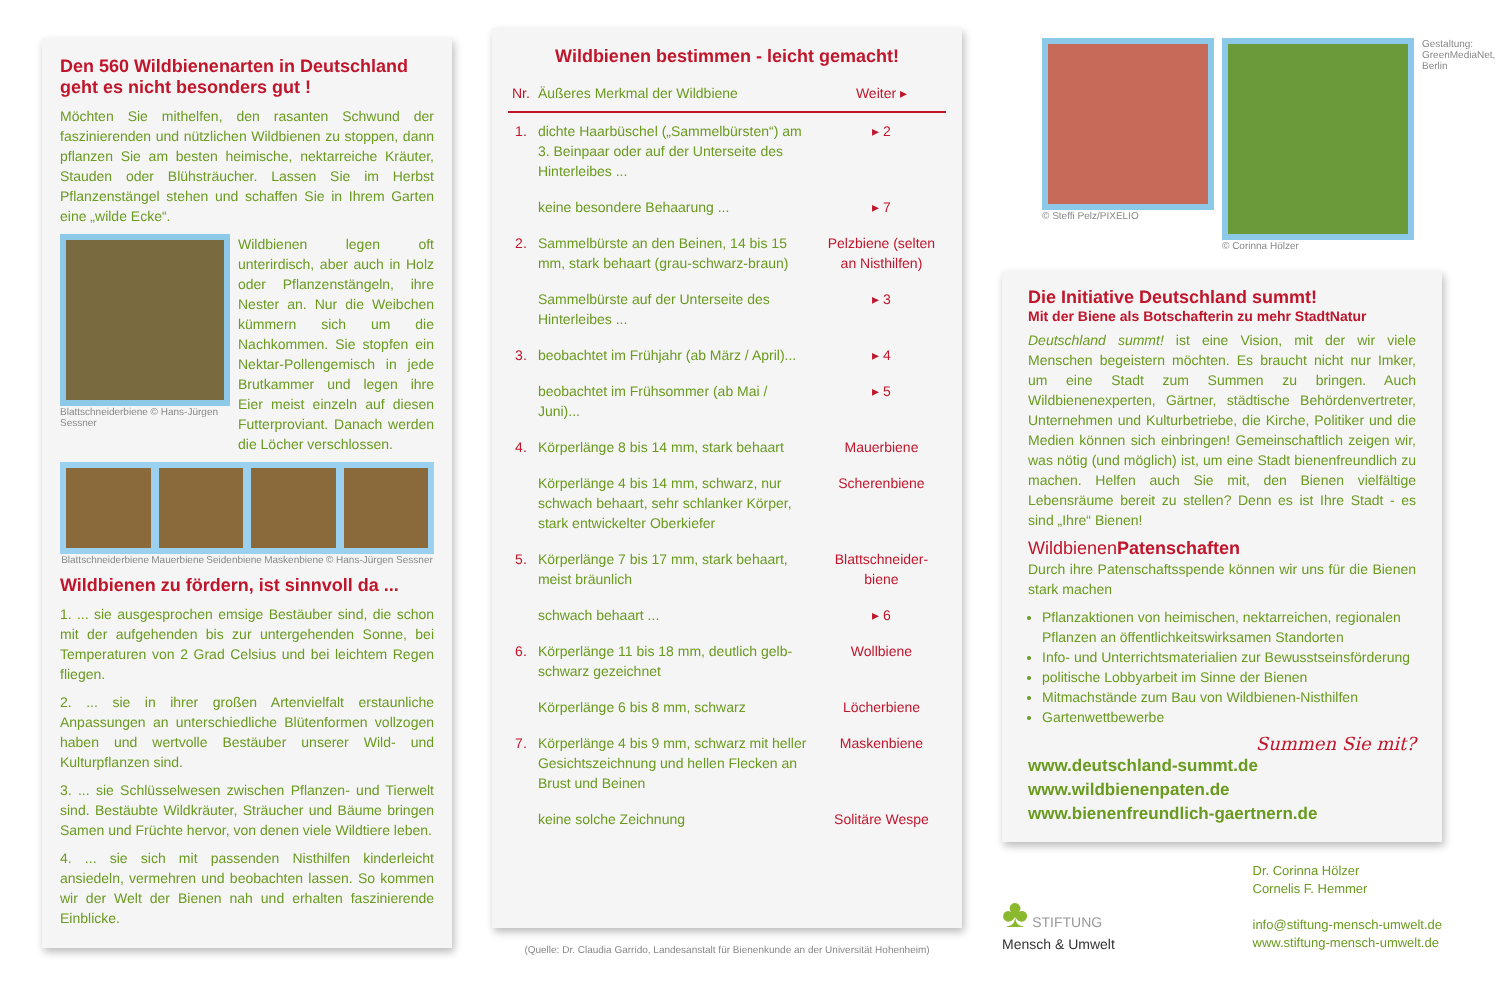Den 560 Wildbienenarten in Deutschland geht es nicht besonders gut !
Möchten Sie mithelfen, den rasanten Schwund der faszinierenden und nützlichen Wildbienen zu stoppen, dann pflanzen Sie am besten heimische, nektarreiche Kräuter, Stauden oder Blühsträucher. Lassen Sie im Herbst Pflanzenstängel stehen und schaffen Sie in Ihrem Garten eine „wilde Ecke“.
Blattschneiderbiene © Hans-Jürgen Sessner
Wildbienen legen oft unterirdisch, aber auch in Holz oder Pflanzenstängeln, ihre Nester an. Nur die Weibchen kümmern sich um die Nachkommen. Sie stopfen ein Nektar-Pollengemisch in jede Brutkammer und legen ihre Eier meist einzeln auf diesen Futterproviant. Danach werden die Löcher verschlossen.
Blattschneiderbiene Mauerbiene Seidenbiene Maskenbiene © Hans-Jürgen Sessner
Wildbienen zu fördern, ist sinnvoll da ...
1. ... sie ausgesprochen emsige Bestäuber sind, die schon mit der aufgehenden bis zur untergehenden Sonne, bei Temperaturen von 2 Grad Celsius und bei leichtem Regen fliegen.
2. ... sie in ihrer großen Artenvielfalt erstaunliche Anpassungen an unterschiedliche Blütenformen vollzogen haben und wertvolle Bestäuber unserer Wild- und Kulturpflanzen sind.
3. ... sie Schlüsselwesen zwischen Pflanzen- und Tierwelt sind. Bestäubte Wildkräuter, Sträucher und Bäume bringen Samen und Früchte hervor, von denen viele Wildtiere leben.
4. ... sie sich mit passenden Nisthilfen kinderleicht ansiedeln, vermehren und beobachten lassen. So kommen wir der Welt der Bienen nah und erhalten faszinierende Einblicke.
Wildbienen bestimmen - leicht gemacht!
| Nr. | Äußeres Merkmal der Wildbiene | Weiter ▸ |
| --- | --- | --- |
| 1. | dichte Haarbüschel („Sammelbürsten“) am 3. Beinpaar oder auf der Unterseite des Hinterleibes ... | ▸ 2 |
| | keine besondere Behaarung ... | ▸ 7 |
| 2. | Sammelbürste an den Beinen, 14 bis 15 mm, stark behaart (grau-schwarz-braun) | Pelzbiene (selten an Nisthilfen) |
| | Sammelbürste auf der Unterseite des Hinterleibes ... | ▸ 3 |
| 3. | beobachtet im Frühjahr (ab März / April)... | ▸ 4 |
| | beobachtet im Frühsommer (ab Mai / Juni)... | ▸ 5 |
| 4. | Körperlänge 8 bis 14 mm, stark behaart | Mauerbiene |
| | Körperlänge 4 bis 14 mm, schwarz, nur schwach behaart, sehr schlanker Körper, stark entwickelter Oberkiefer | Scherenbiene |
| 5. | Körperlänge 7 bis 17 mm, stark behaart, meist bräunlich | Blattschneider-biene |
| | schwach behaart ... | ▸ 6 |
| 6. | Körperlänge 11 bis 18 mm, deutlich gelb-schwarz gezeichnet | Wollbiene |
| | Körperlänge 6 bis 8 mm, schwarz | Löcherbiene |
| 7. | Körperlänge 4 bis 9 mm, schwarz mit heller Gesichtszeichnung und hellen Flecken an Brust und Beinen | Maskenbiene |
| | keine solche Zeichnung | Solitäre Wespe |
(Quelle: Dr. Claudia Garrido, Landesanstalt für Bienenkunde an der Universität Hohenheim)
© Steffi Pelz/PIXELIO © Corinna Hölzer Gestaltung: GreenMediaNet, Berlin
Die Initiative Deutschland summt!
Mit der Biene als Botschafterin zu mehr StadtNatur
Deutschland summt! ist eine Vision, mit der wir viele Menschen begeistern möchten. Es braucht nicht nur Imker, um eine Stadt zum Summen zu bringen. Auch Wildbienenexperten, Gärtner, städtische Behördenvertreter, Unternehmen und Kulturbetriebe, die Kirche, Politiker und die Medien können sich einbringen! Gemeinschaftlich zeigen wir, was nötig (und möglich) ist, um eine Stadt bienenfreundlich zu machen. Helfen auch Sie mit, den Bienen vielfältige Lebensräume bereit zu stellen? Denn es ist Ihre Stadt - es sind „Ihre“ Bienen!
WildbienenPatenschaften
Durch ihre Patenschaftsspende können wir uns für die Bienen stark machen
Pflanzaktionen von heimischen, nektarreichen, regionalen Pflanzen an öffentlichkeitswirksamen Standorten
Info- und Unterrichtsmaterialien zur Bewusstseinsförderung
politische Lobbyarbeit im Sinne der Bienen
Mitmachstände zum Bau von Wildbienen-Nisthilfen
Gartenwettbewerbe
Summen Sie mit?
www.deutschland-summt.de
www.wildbienenpaten.de
www.bienenfreundlich-gaertnern.de
♣ STIFTUNG
Mensch & Umwelt
Dr. Corinna Hölzer
Cornelis F. Hemmer
info@stiftung-mensch-umwelt.de
www.stiftung-mensch-umwelt.de